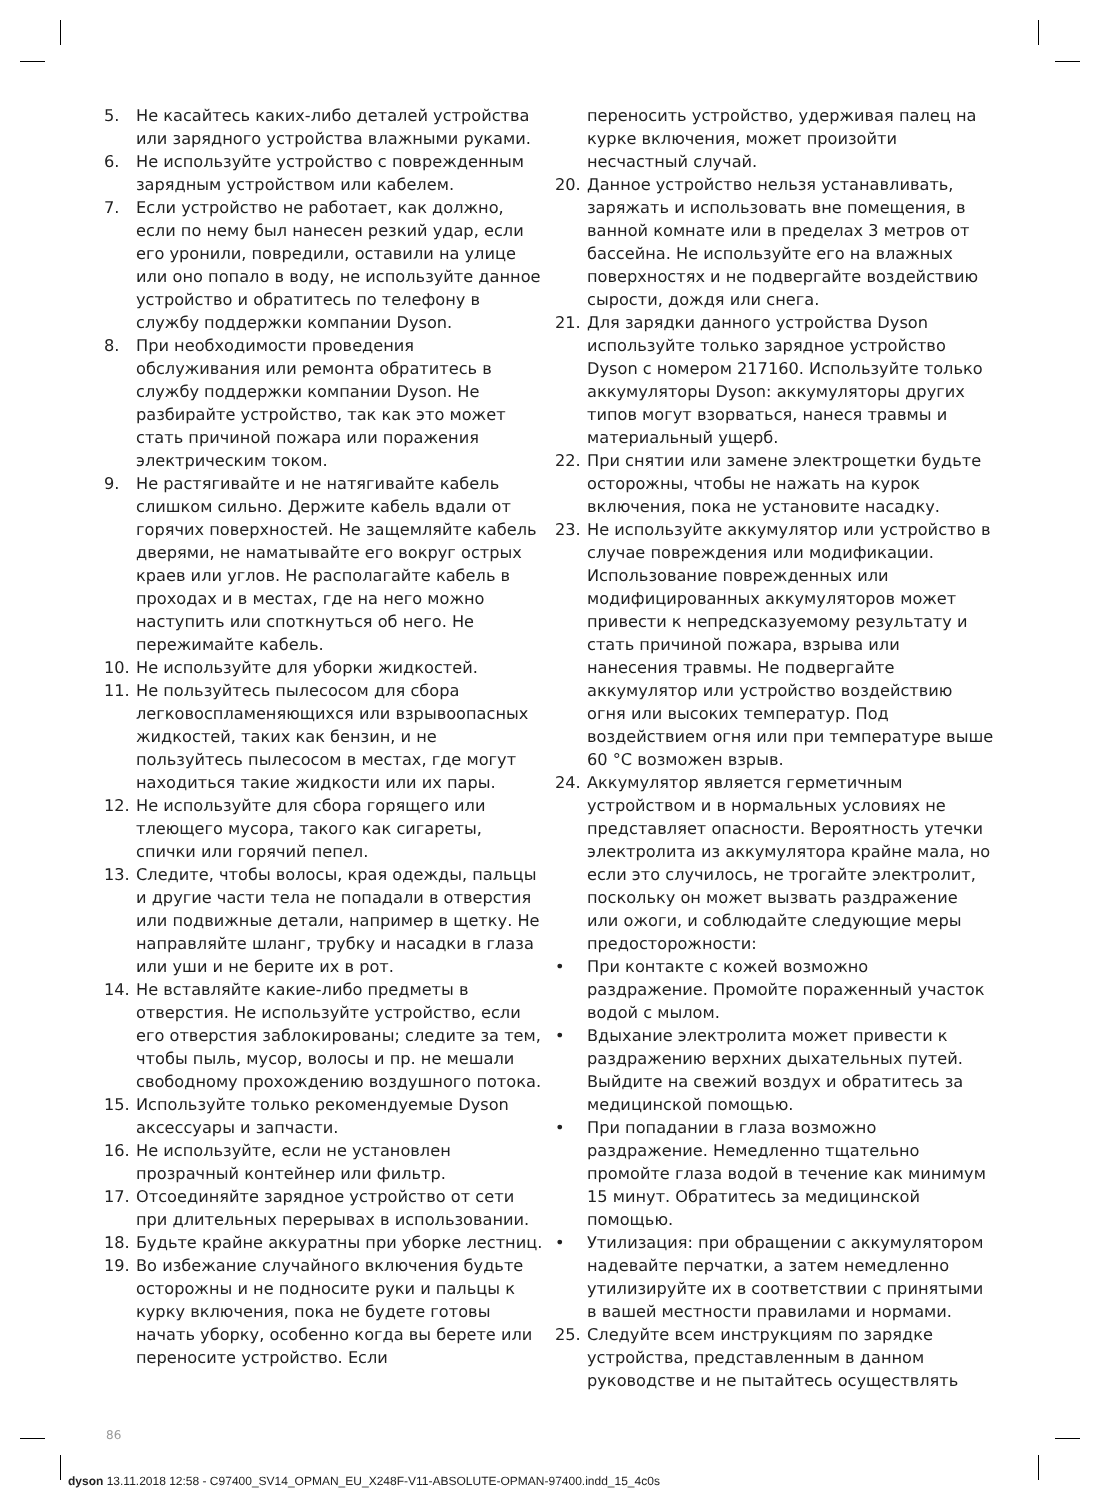5. Не касайтесь каких-либо деталей устройства или зарядного устройства влажными руками.
6. Не используйте устройство с поврежденным зарядным устройством или кабелем.
7. Если устройство не работает, как должно, если по нему был нанесен резкий удар, если его уронили, повредили, оставили на улице или оно попало в воду, не используйте данное устройство и обратитесь по телефону в службу поддержки компании Dyson.
8. При необходимости проведения обслуживания или ремонта обратитесь в службу поддержки компании Dyson. Не разбирайте устройство, так как это может стать причиной пожара или поражения электрическим током.
9. Не растягивайте и не натягивайте кабель слишком сильно. Держите кабель вдали от горячих поверхностей. Не защемляйте кабель дверями, не наматывайте его вокруг острых краев или углов. Не располагайте кабель в проходах и в местах, где на него можно наступить или споткнуться об него. Не пережимайте кабель.
10. Не используйте для уборки жидкостей.
11. Не пользуйтесь пылесосом для сбора легковоспламеняющихся или взрывоопасных жидкостей, таких как бензин, и не пользуйтесь пылесосом в местах, где могут находиться такие жидкости или их пары.
12. Не используйте для сбора горящего или тлеющего мусора, такого как сигареты, спички или горячий пепел.
13. Следите, чтобы волосы, края одежды, пальцы и другие части тела не попадали в отверстия или подвижные детали, например в щетку. Не направляйте шланг, трубку и насадки в глаза или уши и не берите их в рот.
14. Не вставляйте какие-либо предметы в отверстия. Не используйте устройство, если его отверстия заблокированы; следите за тем, чтобы пыль, мусор, волосы и пр. не мешали свободному прохождению воздушного потока.
15. Используйте только рекомендуемые Dyson аксессуары и запчасти.
16. Не используйте, если не установлен прозрачный контейнер или фильтр.
17. Отсоединяйте зарядное устройство от сети при длительных перерывах в использовании.
18. Будьте крайне аккуратны при уборке лестниц.
19. Во избежание случайного включения будьте осторожны и не подносите руки и пальцы к курку включения, пока не будете готовы начать уборку, особенно когда вы берете или переносите устройство. Если
переносить устройство, удерживая палец на курке включения, может произойти несчастный случай.
20. Данное устройство нельзя устанавливать, заряжать и использовать вне помещения, в ванной комнате или в пределах 3 метров от бассейна. Не используйте его на влажных поверхностях и не подвергайте воздействию сырости, дождя или снега.
21. Для зарядки данного устройства Dyson используйте только зарядное устройство Dyson с номером 217160. Используйте только аккумуляторы Dyson: аккумуляторы других типов могут взорваться, нанеся травмы и материальный ущерб.
22. При снятии или замене электрощетки будьте осторожны, чтобы не нажать на курок включения, пока не установите насадку.
23. Не используйте аккумулятор или устройство в случае повреждения или модификации. Использование поврежденных или модифицированных аккумуляторов может привести к непредсказуемому результату и стать причиной пожара, взрыва или нанесения травмы. Не подвергайте аккумулятор или устройство воздействию огня или высоких температур. Под воздействием огня или при температуре выше 60 °C возможен взрыв.
24. Аккумулятор является герметичным устройством и в нормальных условиях не представляет опасности. Вероятность утечки электролита из аккумулятора крайне мала, но если это случилось, не трогайте электролит, поскольку он может вызвать раздражение или ожоги, и соблюдайте следующие меры предосторожности:
• При контакте с кожей возможно раздражение. Промойте пораженный участок водой с мылом.
• Вдыхание электролита может привести к раздражению верхних дыхательных путей. Выйдите на свежий воздух и обратитесь за медицинской помощью.
• При попадании в глаза возможно раздражение. Немедленно тщательно промойте глаза водой в течение как минимум 15 минут. Обратитесь за медицинской помощью.
• Утилизация: при обращении с аккумулятором надевайте перчатки, а затем немедленно утилизируйте их в соответствии с принятыми в вашей местности правилами и нормами.
25. Следуйте всем инструкциям по зарядке устройства, представленным в данном руководстве и не пытайтесь осуществлять
86
dyson 13.11.2018 12:58 - C97400_SV14_OPMAN_EU_X248F-V11-ABSOLUTE-OPMAN-97400.indd_15_4c0s